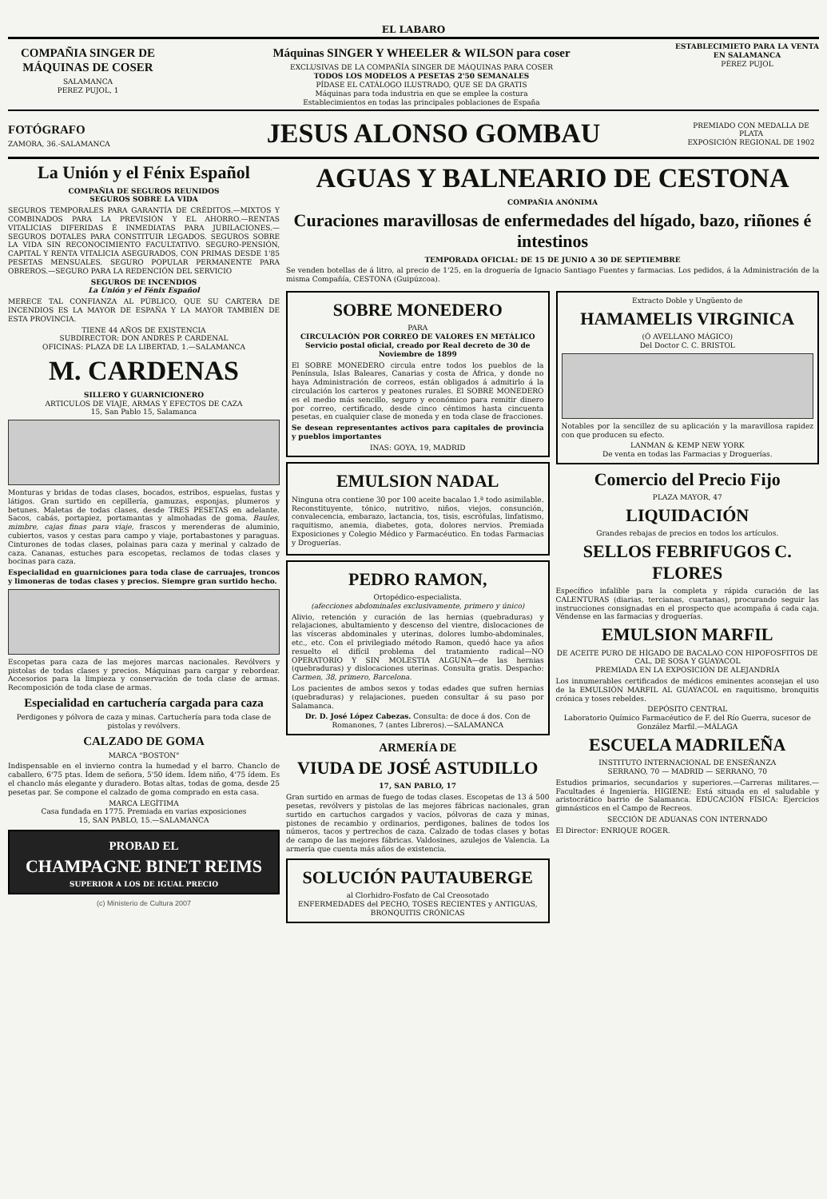EL LABARO
COMPAÑIA SINGER DE MÁQUINAS DE COSER
SALAMANCA
PEREZ PUJOL, 1
Máquinas SINGER Y WHEELER & WILSON para coser
EXCLUSIVAS DE LA COMPAÑÍA SINGER DE MÁQUINAS PARA COSER
TODOS LOS MODELOS A PESETAS 2'50 SEMANALES
PÍDASE EL CATÁLOGO ILUSTRADO, QUE SE DA GRATIS
Máquinas para toda industria en que se emplee la costura
Establecimientos en todas las principales poblaciones de España
ESTABLECIMIETO PARA LA VENTA EN SALAMANCA
PÉREZ PUJOL
FOTÓGRAFO
ZAMORA, 36.-SALAMANCA
JESUS ALONSO GOMBAU
PREMIADO CON MEDALLA DE PLATA
EXPOSICIÓN REGIONAL DE 1902
La Unión y el Fénix Español
COMPAÑIA DE SEGUROS REUNIDOS
SEGUROS SOBRE LA VIDA
SEGUROS TEMPORALES PARA GARANTÍA DE CRÉDITOS.—MIXTOS Y COMBINADOS PARA LA PREVISIÓN Y EL AHORRO.—RENTAS VITALICIAS DIFERIDAS É INMEDIATAS PARA JUBILACIONES.—SEGUROS DOTALES PARA CONSTITUIR LEGADOS. SEGUROS SOBRE LA VIDA SIN RECONOCIMIENTO FACULTATIVO. SEGURO-PENSIÓN, CAPITAL Y RENTA VITALICIA ASEGURADOS, CON PRIMAS DESDE 1'85 PESETAS MENSUALES. SEGURO POPULAR PERMANENTE PARA OBREROS.—SEGURO PARA LA REDENCIÓN DEL SERVICIO
SEGUROS DE INCENDIOS
La Unión y el Fénix Español
MERECE TAL CONFIANZA AL PÚBLICO, QUE SU CARTERA DE INCENDIOS ES LA MAYOR DE ESPAÑA Y LA MAYOR TAMBIÉN DE ESTA PROVINCIA.
TIENE 44 AÑOS DE EXISTENCIA
SUBDIRECTOR: DON ANDRÉS P. CARDENAL
OFICINAS: PLAZA DE LA LIBERTAD, 1.—SALAMANCA
M. CARDENAS
SILLERO Y GUARNICIONERO
ARTICULOS DE VIAJE, ARMAS Y EFECTOS DE CAZA
15, San Pablo 15, Salamanca
Monturas y bridas de todas clases, bocados, estribos, espuelas, fustas y látigos. Gran surtido en cepillería, gamuzas, esponjas, plumeros y betunes. Maletas de todas clases, desde TRES PESETAS en adelante. Sacos, cabás, portapiez, portamantas y almohadas de goma. Baules, mimbre, cajas finas para viaje, frascos y merenderas de aluminio, cubiertos, vasos y cestas para campo y viaje, portabastones y paraguas. Cinturones de todas clases, polainas para caza y merinal y calzado de caza. Cananas, estuches para escopetas, reclamos de todas clases y bocinas para caza.
Especialidad en guarniciones para toda clase de carruajes, troncos y limoneras de todas clases y precios. Siempre gran surtido hecho.
Escopetas para caza de las mejores marcas nacionales. Revólvers y pistolas de todas clases y precios. Máquinas para cargar y rebordear. Accesorios para la limpieza y conservación de toda clase de armas. Recomposición de toda clase de armas.
Especialidad en cartuchería cargada para caza
Perdigones y pólvora de caza y minas. Cartuchería para toda clase de pistolas y revólvers.
CALZADO DE GOMA
MARCA "BOSTON"
Indispensable en el invierno contra la humedad y el barro. Chanclo de caballero, 6'75 ptas. Ídem de señora, 5'50 ídem. Ídem niño, 4'75 ídem. Es el chanclo más elegante y duradero. Botas altas, todas de goma, desde 25 pesetas par. Se compone el calzado de goma comprado en esta casa.
MARCA LEGÍTIMA
Casa fundada en 1775. Premiada en varias exposiciones
15, SAN PABLO, 15.—SALAMANCA
PROBAD EL
CHAMPAGNE BINET REIMS
SUPERIOR A LOS DE IGUAL PRECIO
(c) Ministerio de Cultura 2007
AGUAS Y BALNEARIO DE CESTONA
COMPAÑIA ANÓNIMA
Curaciones maravillosas de enfermedades del hígado, bazo, riñones é intestinos
TEMPORADA OFICIAL: DE 15 DE JUNIO A 30 DE SEPTIEMBRE
Se venden botellas de á litro, al precio de 1'25, en la droguería de Ignacio Santiago Fuentes y farmacias. Los pedidos, á la Administración de la misma Compañía, CESTONA (Guipúzcoa).
SOBRE MONEDERO
PARA
CIRCULACIÓN POR CORREO DE VALORES EN METÁLICO
Servicio postal oficial, creado por Real decreto de 30 de Noviembre de 1899
El SOBRE MONEDERO circula entre todos los pueblos de la Península, Islas Baleares, Canarias y costa de África, y donde no haya Administración de correos, están obligados á admitirlo á la circulación los carteros y peatones rurales. El SOBRE MONEDERO es el medio más sencillo, seguro y económico para remitir dinero por correo, certificado, desde cinco céntimos hasta cincuenta pesetas, en cualquier clase de moneda y en toda clase de fracciones.
Se desean representantes activos para capitales de provincia y pueblos importantes
INAS: GOYA, 19, MADRID
EMULSION NADAL
Ninguna otra contiene 30 por 100 aceite bacalao 1.ª todo asimilable. Reconstituyente, tónico, nutritivo, niños, viejos, consunción, convalecencia, embarazo, lactancia, tos, tisis, escrófulas, linfatismo, raquitismo, anemia, diabetes, gota, dolores nervios. Premiada Exposiciones y Colegio Médico y Farmacéutico. En todas Farmacias y Droguerías.
PEDRO RAMON,
Ortopédico-especialista.
(afecciones abdominales exclusivamente, primero y único)
Alivio, retención y curación de las hernias (quebraduras) y relajaciones, abultamiento y descenso del vientre, dislocaciones de las vísceras abdominales y uterinas, dolores lumbo-abdominales, etc., etc. Con el privilegiado método Ramon, quedó hace ya años resuelto el difícil problema del tratamiento radical—NO OPERATORIO Y SIN MOLESTIA ALGUNA—de las hernias (quebraduras) y dislocaciones uterinas. Consulta gratis. Despacho: Carmen, 38, primero, Barcelona.
Los pacientes de ambos sexos y todas edades que sufren hernias (quebraduras) y relajaciones, pueden consultar á su paso por Salamanca.
Dr. D. José López Cabezas. Consulta: de doce á dos. Con de Romanones, 7 (antes Libreros).—SALAMANCA
ARMERÍA DE
VIUDA DE JOSÉ ASTUDILLO
17, SAN PABLO, 17
Gran surtido en armas de fuego de todas clases. Escopetas de 13 á 500 pesetas, revólvers y pistolas de las mejores fábricas nacionales, gran surtido en cartuchos cargados y vacíos, pólvoras de caza y minas, pistones de recambio y ordinarios, perdigones, balines de todos los números, tacos y pertrechos de caza. Calzado de todas clases y botas de campo de las mejores fábricas. Valdosines, azulejos de Valencia. La armería que cuenta más años de existencia.
SOLUCIÓN PAUTAUBERGE
al Clorhidro-Fosfato de Cal Creosotado
ENFERMEDADES del PECHO, TOSES RECIENTES y ANTIGUAS, BRONQUITIS CRÓNICAS
Extracto Doble y Ungüento de
HAMAMELIS VIRGINICA
(Ó AVELLANO MÁGICO)
Del Doctor C. C. BRISTOL
Notables por la sencillez de su aplicación y la maravillosa rapidez con que producen su efecto.
LANMAN & KEMP NEW YORK
De venta en todas las Farmacias y Droguerías.
Comercio del Precio Fijo
PLAZA MAYOR, 47
LIQUIDACIÓN
Grandes rebajas de precios en todos los artículos.
SELLOS FEBRIFUGOS C. FLORES
Específico infalible para la completa y rápida curación de las CALENTURAS (diarias, tercianas, cuartanas), procurando seguir las instrucciones consignadas en el prospecto que acompaña á cada caja. Véndense en las farmacias y droguerías.
EMULSION MARFIL
DE ACEITE PURO DE HÍGADO DE BACALAO CON HIPOFOSFITOS DE CAL, DE SOSA Y GUAYACOL
PREMIADA EN LA EXPOSICIÓN DE ALEJANDRÍA
Los innumerables certificados de médicos eminentes aconsejan el uso de la EMULSIÓN MARFIL AL GUAYACOL en raquitismo, bronquitis crónica y toses rebeldes.
DEPÓSITO CENTRAL
Laboratorio Químico Farmacéutico de F. del Río Guerra, sucesor de González Marfil.—MÁLAGA
ESCUELA MADRILEÑA
INSTITUTO INTERNACIONAL DE ENSEÑANZA
SERRANO, 70 — MADRID — SERRANO, 70
Estudios primarios, secundarios y superiores.—Carreras militares.—Facultades é Ingeniería. HIGIENE: Está situada en el saludable y aristocrático barrio de Salamanca. EDUCACIÓN FÍSICA: Ejercicios gimnásticos en el Campo de Recreos.
SECCIÓN DE ADUANAS CON INTERNADO
El Director: ENRIQUE ROGER.